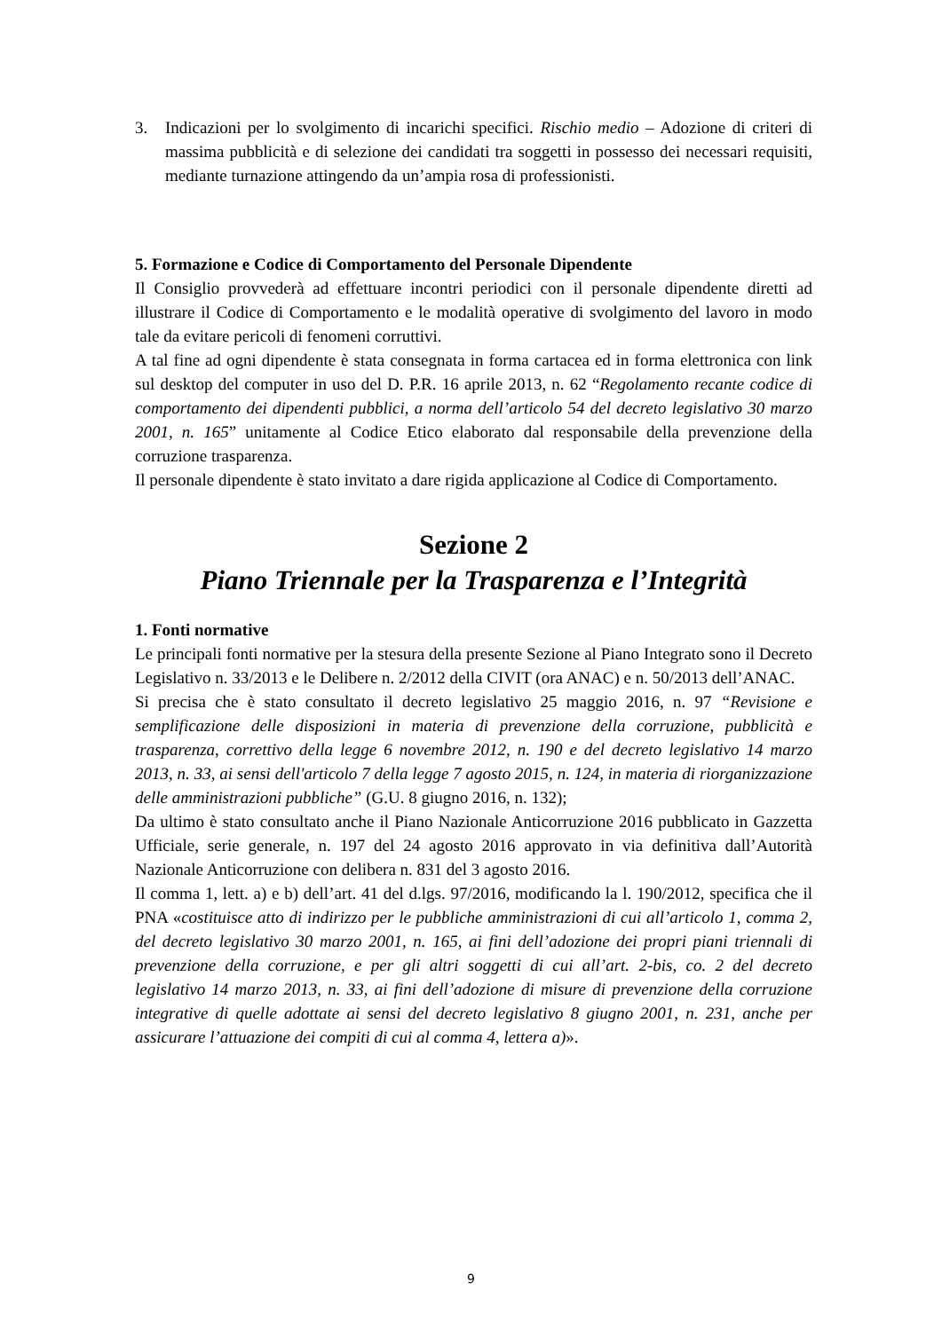3. Indicazioni per lo svolgimento di incarichi specifici. Rischio medio – Adozione di criteri di massima pubblicità e di selezione dei candidati tra soggetti in possesso dei necessari requisiti, mediante turnazione attingendo da un’ampia rosa di professionisti.
5. Formazione e Codice di Comportamento del Personale Dipendente
Il Consiglio provvederà ad effettuare incontri periodici con il personale dipendente diretti ad illustrare il Codice di Comportamento e le modalità operative di svolgimento del lavoro in modo tale da evitare pericoli di fenomeni corruttivi.
A tal fine ad ogni dipendente è stata consegnata in forma cartacea ed in forma elettronica con link sul desktop del computer in uso del D. P.R. 16 aprile 2013, n. 62 “Regolamento recante codice di comportamento dei dipendenti pubblici, a norma dell’articolo 54 del decreto legislativo 30 marzo 2001, n. 165” unitamente al Codice Etico elaborato dal responsabile della prevenzione della corruzione trasparenza.
Il personale dipendente è stato invitato a dare rigida applicazione al Codice di Comportamento.
Sezione 2
Piano Triennale per la Trasparenza e l’Integrità
1. Fonti normative
Le principali fonti normative per la stesura della presente Sezione al Piano Integrato sono il Decreto Legislativo n. 33/2013 e le Delibere n. 2/2012 della CIVIT (ora ANAC) e n. 50/2013 dell’ANAC.
Si precisa che è stato consultato il decreto legislativo 25 maggio 2016, n. 97 “Revisione e semplificazione delle disposizioni in materia di prevenzione della corruzione, pubblicità e trasparenza, correttivo della legge 6 novembre 2012, n. 190 e del decreto legislativo 14 marzo 2013, n. 33, ai sensi dell'articolo 7 della legge 7 agosto 2015, n. 124, in materia di riorganizzazione delle amministrazioni pubbliche” (G.U. 8 giugno 2016, n. 132);
Da ultimo è stato consultato anche il Piano Nazionale Anticorruzione 2016 pubblicato in Gazzetta Ufficiale, serie generale, n. 197 del 24 agosto 2016 approvato in via definitiva dall’Autorità Nazionale Anticorruzione con delibera n. 831 del 3 agosto 2016.
Il comma 1, lett. a) e b) dell’art. 41 del d.lgs. 97/2016, modificando la l. 190/2012, specifica che il PNA «costituisce atto di indirizzo per le pubbliche amministrazioni di cui all’articolo 1, comma 2, del decreto legislativo 30 marzo 2001, n. 165, ai fini dell’adozione dei propri piani triennali di prevenzione della corruzione, e per gli altri soggetti di cui all’art. 2-bis, co. 2 del decreto legislativo 14 marzo 2013, n. 33, ai fini dell’adozione di misure di prevenzione della corruzione integrative di quelle adottate ai sensi del decreto legislativo 8 giugno 2001, n. 231, anche per assicurare l’attuazione dei compiti di cui al comma 4, lettera a)».
9